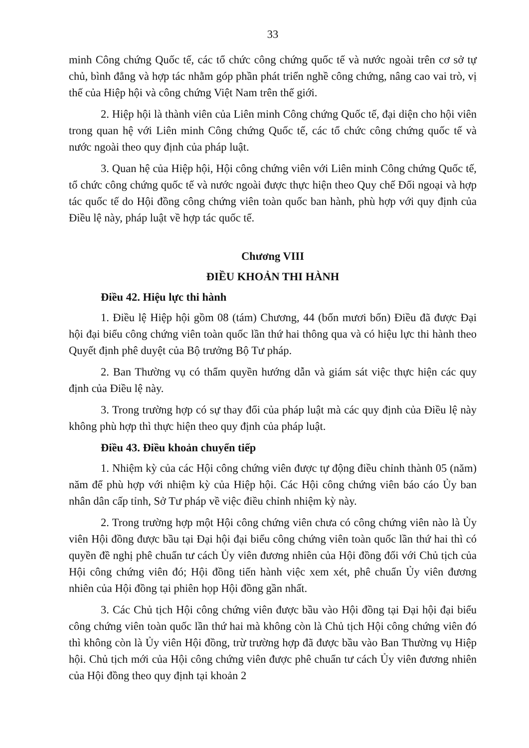33
minh Công chứng Quốc tế, các tổ chức công chứng quốc tế và nước ngoài trên cơ sở tự chủ, bình đẳng và hợp tác nhằm góp phần phát triển nghề công chứng, nâng cao vai trò, vị thế của Hiệp hội và công chứng Việt Nam trên thế giới.
2. Hiệp hội là thành viên của Liên minh Công chứng Quốc tế, đại diện cho hội viên trong quan hệ với Liên minh Công chứng Quốc tế, các tổ chức công chứng quốc tế và nước ngoài theo quy định của pháp luật.
3. Quan hệ của Hiệp hội, Hội công chứng viên với Liên minh Công chứng Quốc tế, tổ chức công chứng quốc tế và nước ngoài được thực hiện theo Quy chế Đối ngoại và hợp tác quốc tế do Hội đồng công chứng viên toàn quốc ban hành, phù hợp với quy định của Điều lệ này, pháp luật về hợp tác quốc tế.
Chương VIII
ĐIỀU KHOẢN THI HÀNH
Điều 42. Hiệu lực thi hành
1. Điều lệ Hiệp hội gồm 08 (tám) Chương, 44 (bốn mươi bốn) Điều đã được Đại hội đại biểu công chứng viên toàn quốc lần thứ hai thông qua và có hiệu lực thi hành theo Quyết định phê duyệt của Bộ trưởng Bộ Tư pháp.
2. Ban Thường vụ có thẩm quyền hướng dẫn và giám sát việc thực hiện các quy định của Điều lệ này.
3. Trong trường hợp có sự thay đổi của pháp luật mà các quy định của Điều lệ này không phù hợp thì thực hiện theo quy định của pháp luật.
Điều 43. Điều khoản chuyển tiếp
1. Nhiệm kỳ của các Hội công chứng viên được tự động điều chỉnh thành 05 (năm) năm để phù hợp với nhiệm kỳ của Hiệp hội. Các Hội công chứng viên báo cáo Ủy ban nhân dân cấp tỉnh, Sở Tư pháp về việc điều chỉnh nhiệm kỳ này.
2. Trong trường hợp một Hội công chứng viên chưa có công chứng viên nào là Ủy viên Hội đồng được bầu tại Đại hội đại biểu công chứng viên toàn quốc lần thứ hai thì có quyền đề nghị phê chuẩn tư cách Ủy viên đương nhiên của Hội đồng đối với Chủ tịch của Hội công chứng viên đó; Hội đồng tiến hành việc xem xét, phê chuẩn Ủy viên đương nhiên của Hội đồng tại phiên họp Hội đồng gần nhất.
3. Các Chủ tịch Hội công chứng viên được bầu vào Hội đồng tại Đại hội đại biểu công chứng viên toàn quốc lần thứ hai mà không còn là Chủ tịch Hội công chứng viên đó thì không còn là Ủy viên Hội đồng, trừ trường hợp đã được bầu vào Ban Thường vụ Hiệp hội. Chủ tịch mới của Hội công chứng viên được phê chuẩn tư cách Ủy viên đương nhiên của Hội đồng theo quy định tại khoản 2